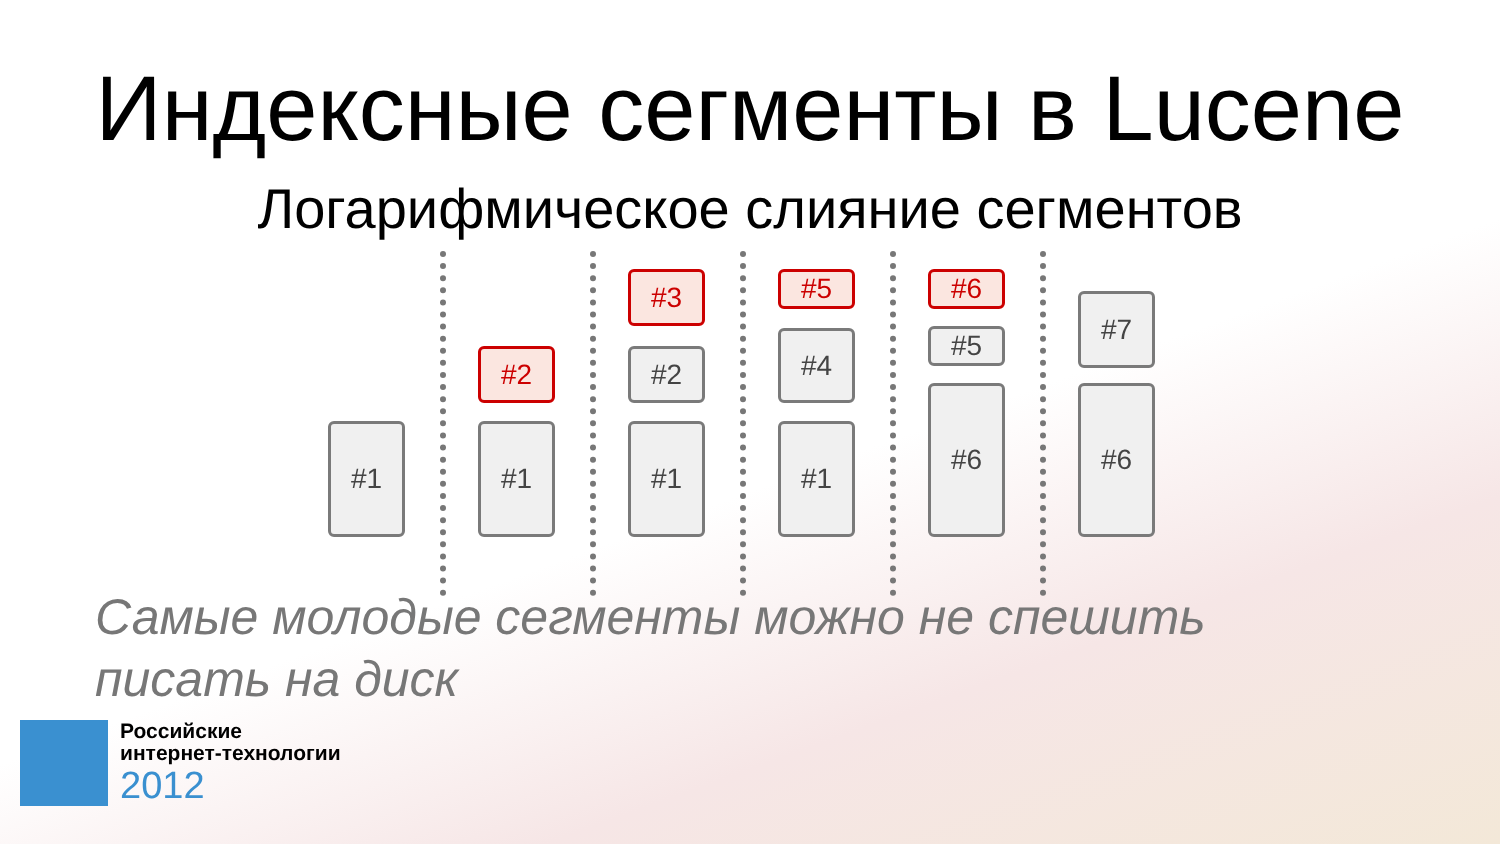Индексные сегменты в Lucene
Логарифмическое слияние сегментов
#1 #1
#2
#1
#2
#3
#1
#4
#5
#6
#5
#6
#6
#7
Самые молодые сегменты можно не спешить писать на диск
Российские
интернет-технологии
2012